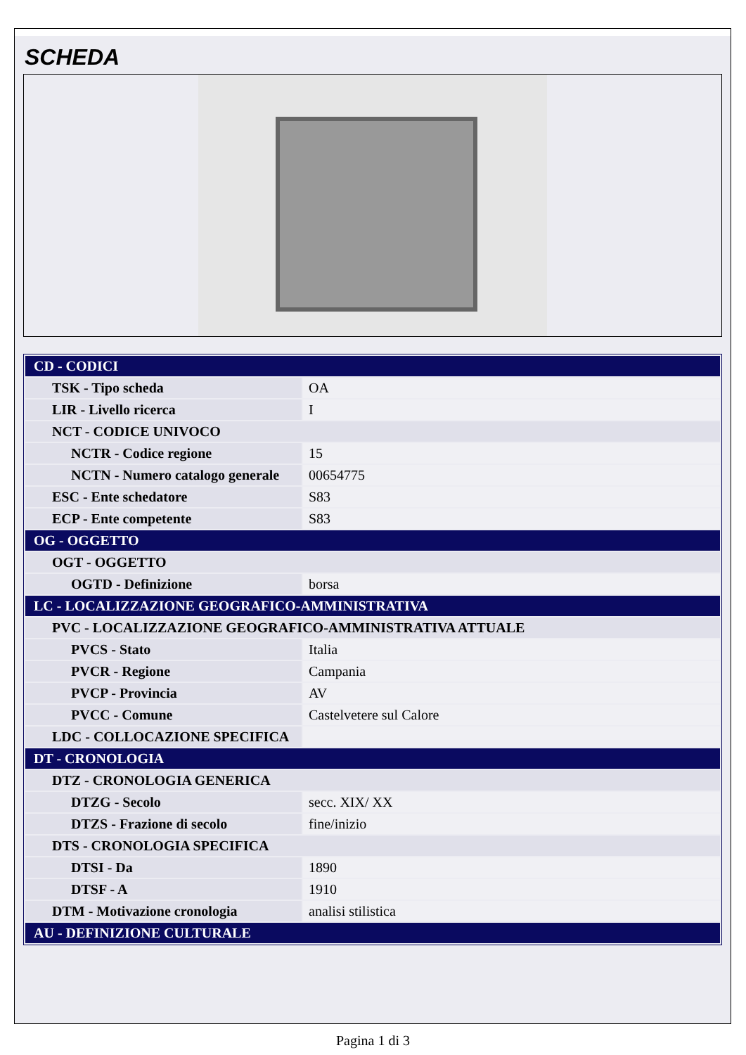SCHEDA
| CD - CODICI | |
| TSK - Tipo scheda | OA |
| LIR - Livello ricerca | I |
| NCT - CODICE UNIVOCO | |
| NCTR - Codice regione | 15 |
| NCTN - Numero catalogo generale | 00654775 |
| ESC - Ente schedatore | S83 |
| ECP - Ente competente | S83 |
| OG - OGGETTO | |
| OGT - OGGETTO | |
| OGTD - Definizione | borsa |
| LC - LOCALIZZAZIONE GEOGRAFICO-AMMINISTRATIVA | |
| PVC - LOCALIZZAZIONE GEOGRAFICO-AMMINISTRATIVA ATTUALE | |
| PVCS - Stato | Italia |
| PVCR - Regione | Campania |
| PVCP - Provincia | AV |
| PVCC - Comune | Castelvetere sul Calore |
| LDC - COLLOCAZIONE SPECIFICA | |
| DT - CRONOLOGIA | |
| DTZ - CRONOLOGIA GENERICA | |
| DTZG - Secolo | secc. XIX/ XX |
| DTZS - Frazione di secolo | fine/inizio |
| DTS - CRONOLOGIA SPECIFICA | |
| DTSI - Da | 1890 |
| DTSF - A | 1910 |
| DTM - Motivazione cronologia | analisi stilistica |
| AU - DEFINIZIONE CULTURALE | |
Pagina 1 di 3